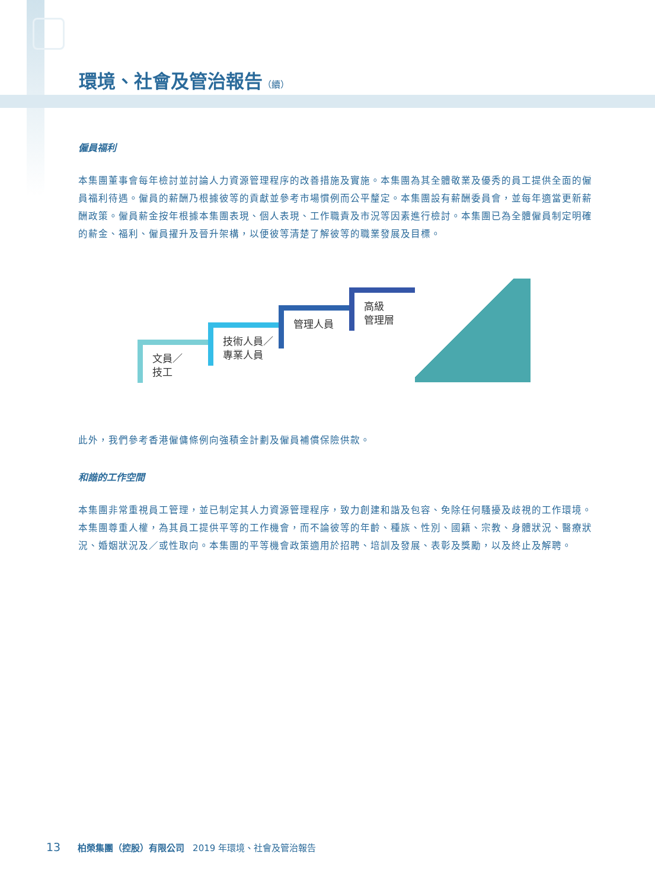環境、社會及管治報告（續）
僱員福利
本集團董事會每年檢討並討論人力資源管理程序的改善措施及實施。本集團為其全體敬業及優秀的員工提供全面的僱員福利待遇。僱員的薪酬乃根據彼等的貢獻並參考市場慣例而公平釐定。本集團設有薪酬委員會，並每年適當更新薪酬政策。僱員薪金按年根據本集團表現、個人表現、工作職責及市況等因素進行檢討。本集團已為全體僱員制定明確的薪金、福利、僱員擢升及晉升架構，以便彼等清楚了解彼等的職業發展及目標。
文員／
技工
技術人員／
專業人員
管理人員
高級
管理層
此外，我們參考香港僱傭條例向強積金計劃及僱員補償保險供款。
和諧的工作空間
本集團非常重視員工管理，並已制定其人力資源管理程序，致力創建和諧及包容、免除任何騷擾及歧視的工作環境。本集團尊重人權，為其員工提供平等的工作機會，而不論彼等的年齡、種族、性別、國籍、宗教、身體狀況、醫療狀況、婚姻狀況及／或性取向。本集團的平等機會政策適用於招聘、培訓及發展、表彰及獎勵，以及終止及解聘。
13 柏榮集團（控股）有限公司 2019 年環境、社會及管治報告